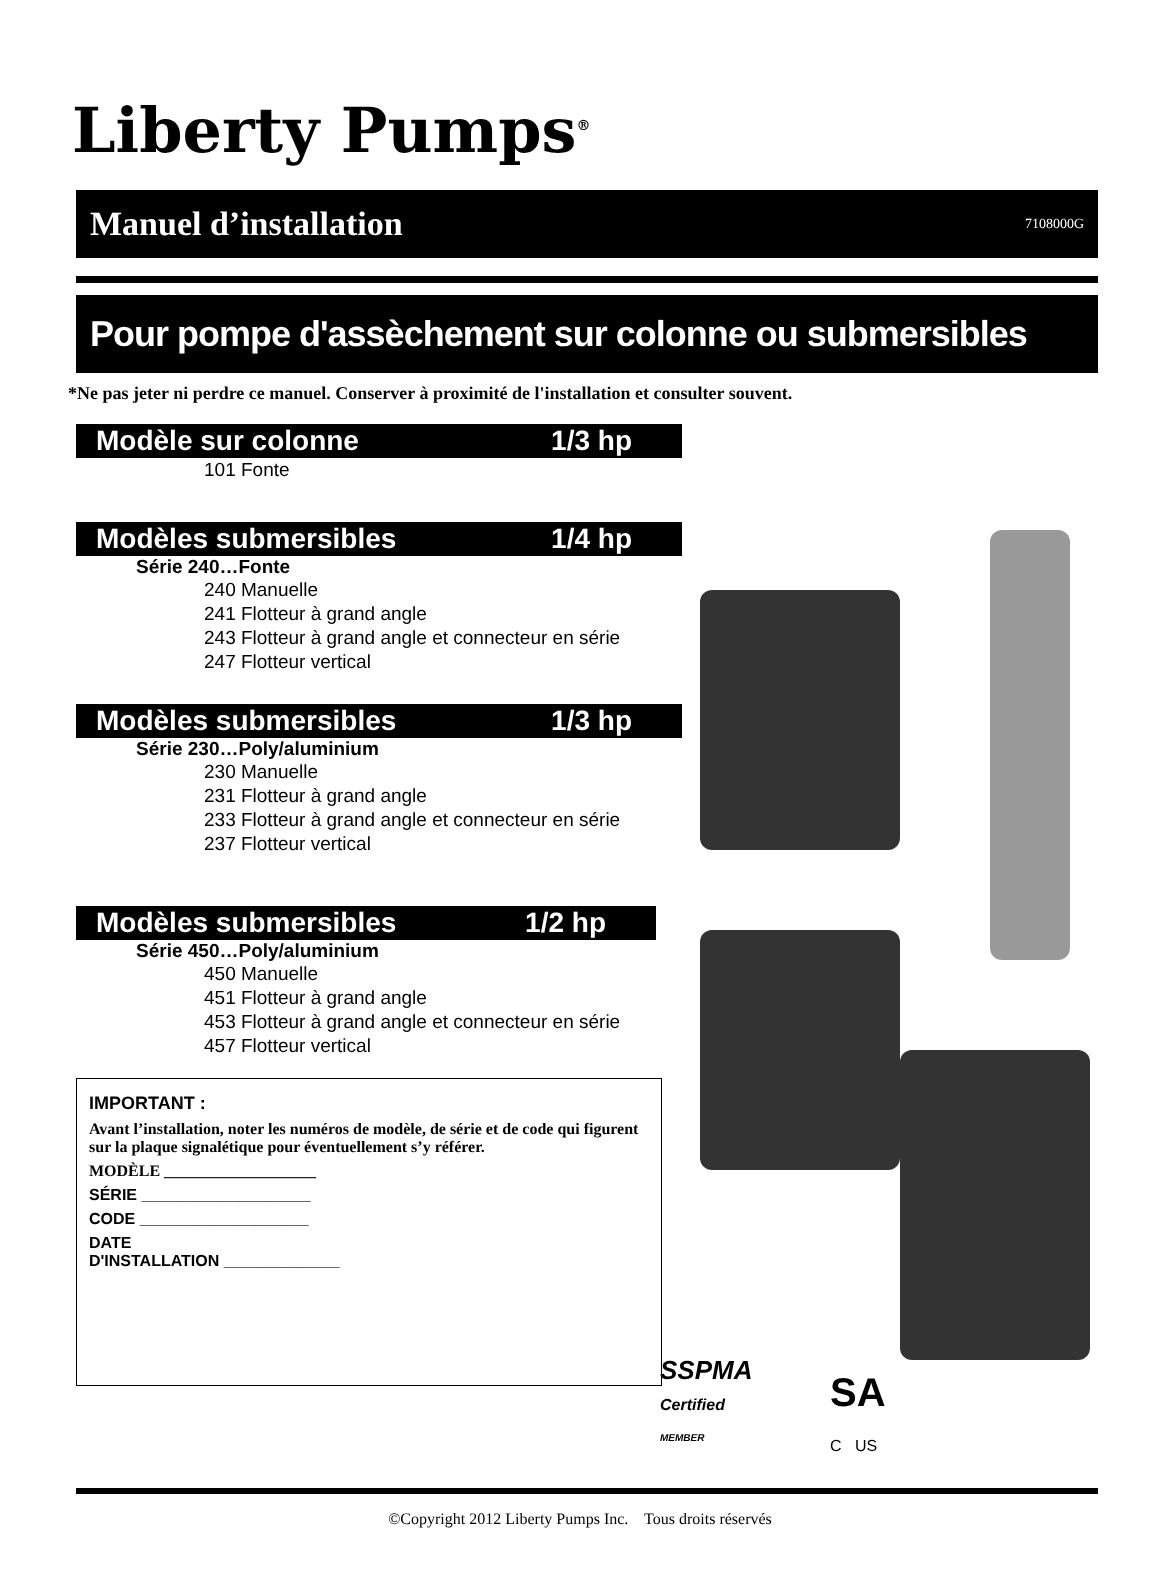Liberty Pumps<sup>®</sup>
Manuel d’installation 7108000G
Pour pompe d'assèchement sur colonne ou submersibles
*Ne pas jeter ni perdre ce manuel. Conserver à proximité de l'installation et consulter souvent.
Modèle sur colonne 1/3 hp
101 Fonte
Modèles submersibles 1/4 hp
Série 240…Fonte
240 Manuelle
241 Flotteur à grand angle
243 Flotteur à grand angle et connecteur en série
247 Flotteur vertical
Modèles submersibles 1/3 hp
Série 230…Poly/aluminium
230 Manuelle
231 Flotteur à grand angle
233 Flotteur à grand angle et connecteur en série
237 Flotteur vertical
Modèles submersibles 1/2 hp
Série 450…Poly/aluminium
450 Manuelle
451 Flotteur à grand angle
453 Flotteur à grand angle et connecteur en série
457 Flotteur vertical
IMPORTANT :
Avant l’installation, noter les numéros de modèle, de série et de code qui figurent sur la plaque signalétique pour éventuellement s’y référer.
MODÈLE ___________________
SÉRIE ___________________
CODE ___________________
DATE
D'INSTALLATION _____________
SSPMA
Certified
MEMBER
SA
C US
©Copyright 2012 Liberty Pumps Inc. Tous droits réservés